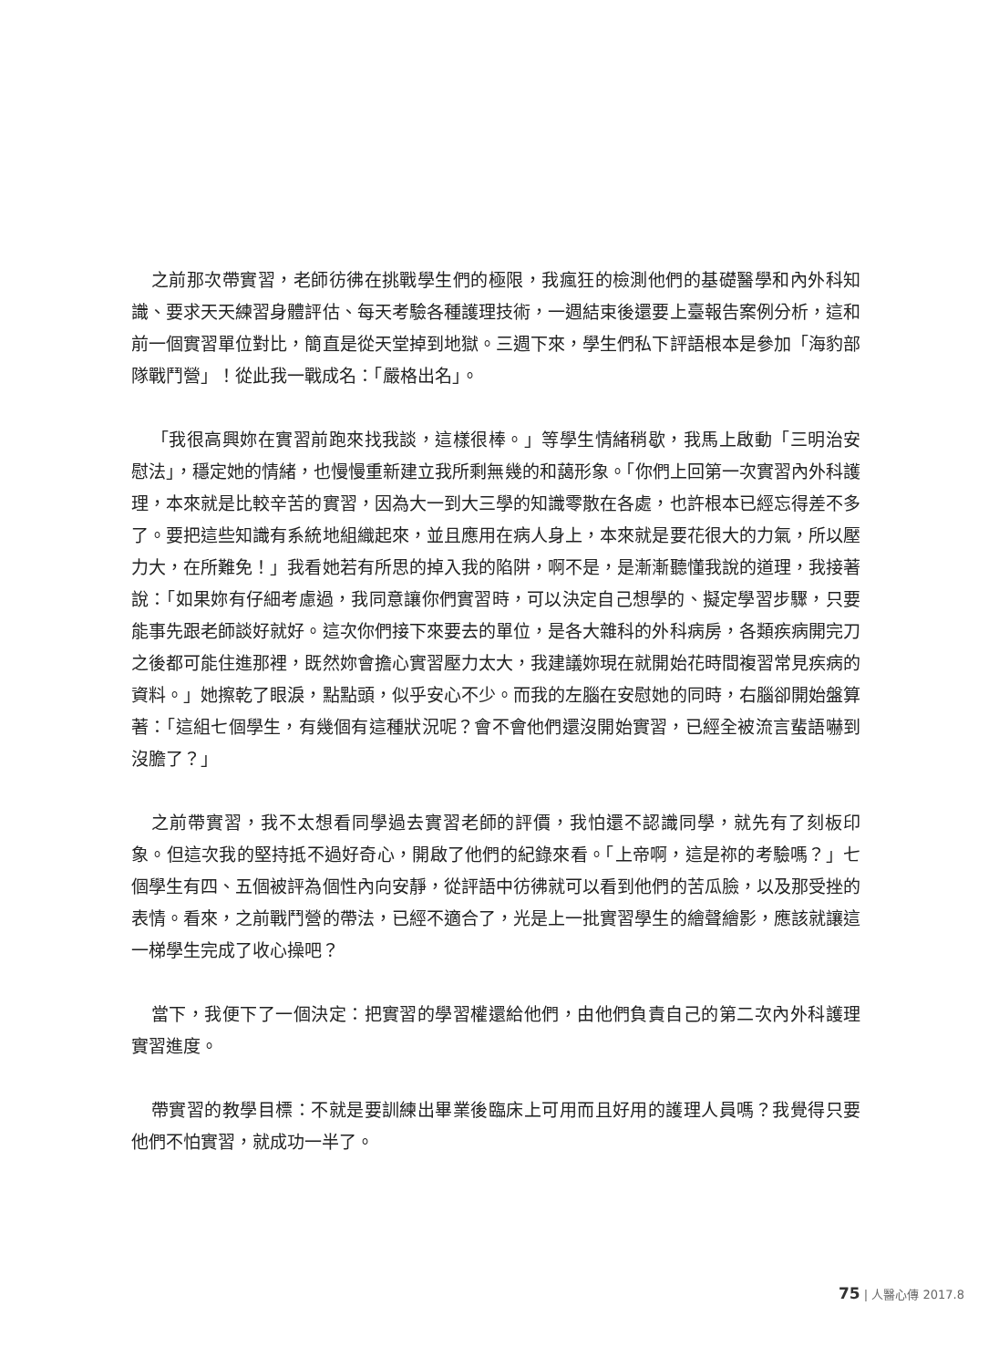之前那次帶實習，老師彷彿在挑戰學生們的極限，我瘋狂的檢測他們的基礎醫學和內外科知識、要求天天練習身體評估、每天考驗各種護理技術，一週結束後還要上臺報告案例分析，這和前一個實習單位對比，簡直是從天堂掉到地獄。三週下來，學生們私下評語根本是參加「海豹部隊戰鬥營」！從此我一戰成名：「嚴格出名」。
「我很高興妳在實習前跑來找我談，這樣很棒。」等學生情緒稍歇，我馬上啟動「三明治安慰法」，穩定她的情緒，也慢慢重新建立我所剩無幾的和藹形象。「你們上回第一次實習內外科護理，本來就是比較辛苦的實習，因為大一到大三學的知識零散在各處，也許根本已經忘得差不多了。要把這些知識有系統地組織起來，並且應用在病人身上，本來就是要花很大的力氣，所以壓力大，在所難免！」我看她若有所思的掉入我的陷阱，啊不是，是漸漸聽懂我說的道理，我接著說：「如果妳有仔細考慮過，我同意讓你們實習時，可以決定自己想學的、擬定學習步驟，只要能事先跟老師談好就好。這次你們接下來要去的單位，是各大雜科的外科病房，各類疾病開完刀之後都可能住進那裡，既然妳會擔心實習壓力太大，我建議妳現在就開始花時間複習常見疾病的資料。」她擦乾了眼淚，點點頭，似乎安心不少。而我的左腦在安慰她的同時，右腦卻開始盤算著：「這組七個學生，有幾個有這種狀況呢？會不會他們還沒開始實習，已經全被流言蜚語嚇到沒膽了？」
之前帶實習，我不太想看同學過去實習老師的評價，我怕還不認識同學，就先有了刻板印象。但這次我的堅持抵不過好奇心，開啟了他們的紀錄來看。「上帝啊，這是祢的考驗嗎？」七個學生有四、五個被評為個性內向安靜，從評語中彷彿就可以看到他們的苦瓜臉，以及那受挫的表情。看來，之前戰鬥營的帶法，已經不適合了，光是上一批實習學生的繪聲繪影，應該就讓這一梯學生完成了收心操吧？
當下，我便下了一個決定：把實習的學習權還給他們，由他們負責自己的第二次內外科護理實習進度。
帶實習的教學目標：不就是要訓練出畢業後臨床上可用而且好用的護理人員嗎？我覺得只要他們不怕實習，就成功一半了。
75 | 人醫心傳 2017.8